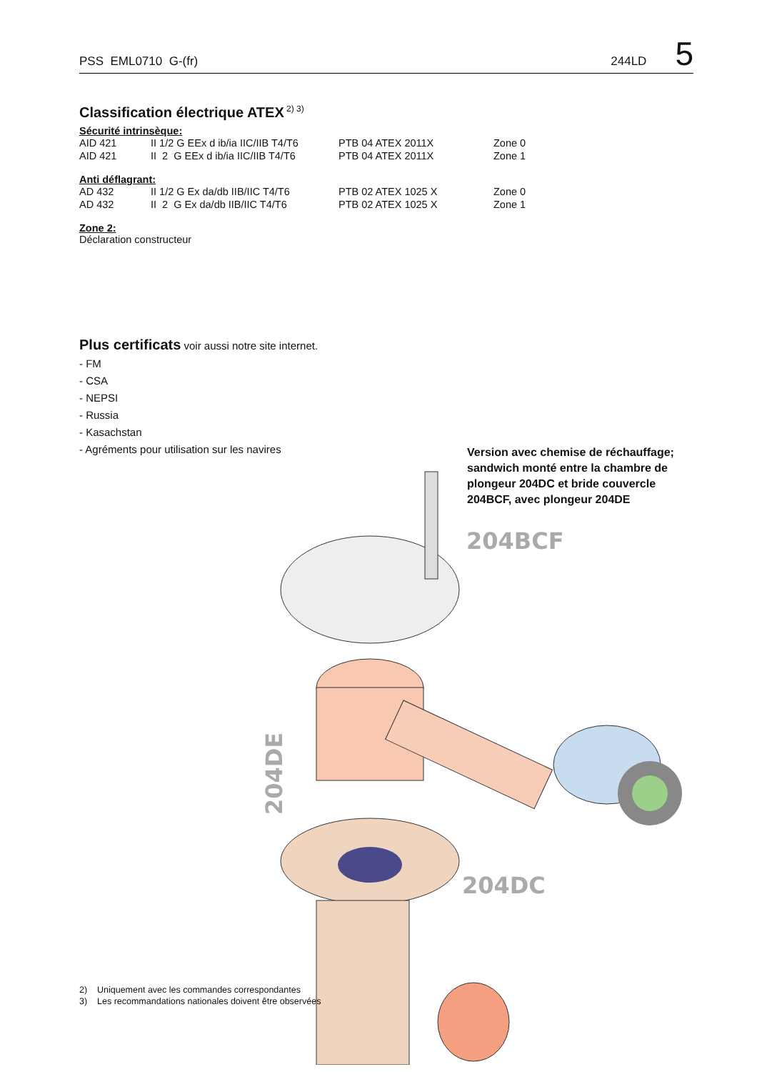PSS EML0710 G-(fr) 244LD 5
Classification électrique ATEX<sup>2) 3)</sup>
Sécurité intrinsèque:
| AID 421 | II 1/2 G EEx d ib/ia IIC/IIB T4/T6 | PTB 04 ATEX 2011X | Zone 0 |
| AID 421 | II 2 G EEx d ib/ia IIC/IIB T4/T6 | PTB 04 ATEX 2011X | Zone 1 |
Anti déflagrant:
| AD 432 | II 1/2 G Ex da/db IIB/IIC T4/T6 | PTB 02 ATEX 1025 X | Zone 0 |
| AD 432 | II 2 G Ex da/db IIB/IIC T4/T6 | PTB 02 ATEX 1025 X | Zone 1 |
Zone 2:
Déclaration constructeur
Plus certificats voir aussi notre site internet.
- FM
- CSA
- NEPSI
- Russia
- Kasachstan
- Agréments pour utilisation sur les navires
Version avec chemise de réchauffage; sandwich monté entre la chambre de plongeur 204DC et bride couvercle 204BCF, avec plongeur 204DE
204BCF
204DE
204DC
2) Uniquement avec les commandes correspondantes
3) Les recommandations nationales doivent être observées